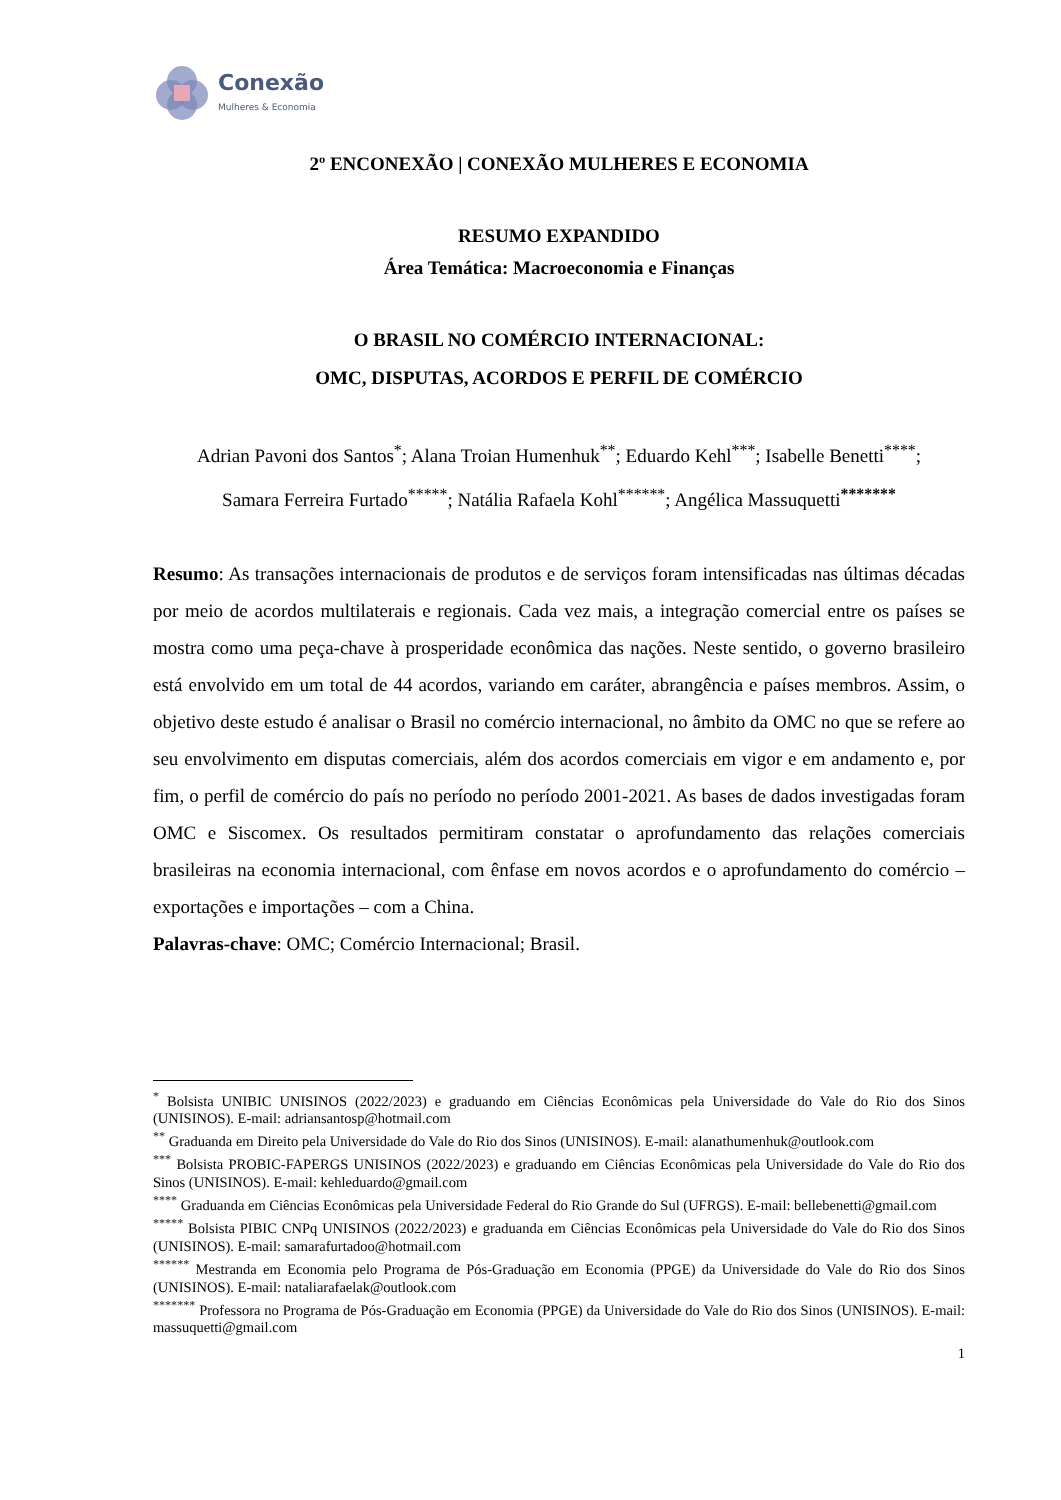Conexão
Mulheres & Economia
2º ENCONEXÃO | CONEXÃO MULHERES E ECONOMIA
RESUMO EXPANDIDO
Área Temática: Macroeconomia e Finanças
O BRASIL NO COMÉRCIO INTERNACIONAL:
OMC, DISPUTAS, ACORDOS E PERFIL DE COMÉRCIO
Adrian Pavoni dos Santos<sup>*</sup>; Alana Troian Humenhuk<sup>**</sup>; Eduardo Kehl<sup>***</sup>; Isabelle Benetti<sup>****</sup>;
Samara Ferreira Furtado<sup>*****</sup>; Natália Rafaela Kohl<sup>******</sup>; Angélica Massuquetti<sup>*******</sup>
Resumo: As transações internacionais de produtos e de serviços foram intensificadas nas últimas décadas por meio de acordos multilaterais e regionais. Cada vez mais, a integração comercial entre os países se mostra como uma peça-chave à prosperidade econômica das nações. Neste sentido, o governo brasileiro está envolvido em um total de 44 acordos, variando em caráter, abrangência e países membros. Assim, o objetivo deste estudo é analisar o Brasil no comércio internacional, no âmbito da OMC no que se refere ao seu envolvimento em disputas comerciais, além dos acordos comerciais em vigor e em andamento e, por fim, o perfil de comércio do país no período no período 2001-2021. As bases de dados investigadas foram OMC e Siscomex. Os resultados permitiram constatar o aprofundamento das relações comerciais brasileiras na economia internacional, com ênfase em novos acordos e o aprofundamento do comércio – exportações e importações – com a China.
Palavras-chave: OMC; Comércio Internacional; Brasil.
<sup>*</sup> Bolsista UNIBIC UNISINOS (2022/2023) e graduando em Ciências Econômicas pela Universidade do Vale do Rio dos Sinos (UNISINOS). E-mail: adriansantosp@hotmail.com
<sup>**</sup> Graduanda em Direito pela Universidade do Vale do Rio dos Sinos (UNISINOS). E-mail: alanathumenhuk@outlook.com
<sup>***</sup> Bolsista PROBIC-FAPERGS UNISINOS (2022/2023) e graduando em Ciências Econômicas pela Universidade do Vale do Rio dos Sinos (UNISINOS). E-mail: kehleduardo@gmail.com
<sup>****</sup> Graduanda em Ciências Econômicas pela Universidade Federal do Rio Grande do Sul (UFRGS). E-mail: bellebenetti@gmail.com
<sup>*****</sup> Bolsista PIBIC CNPq UNISINOS (2022/2023) e graduanda em Ciências Econômicas pela Universidade do Vale do Rio dos Sinos (UNISINOS). E-mail: samarafurtadoo@hotmail.com
<sup>******</sup> Mestranda em Economia pelo Programa de Pós-Graduação em Economia (PPGE) da Universidade do Vale do Rio dos Sinos (UNISINOS). E-mail: nataliarafaelak@outlook.com
<sup>*******</sup> Professora no Programa de Pós-Graduação em Economia (PPGE) da Universidade do Vale do Rio dos Sinos (UNISINOS). E-mail: massuquetti@gmail.com
1